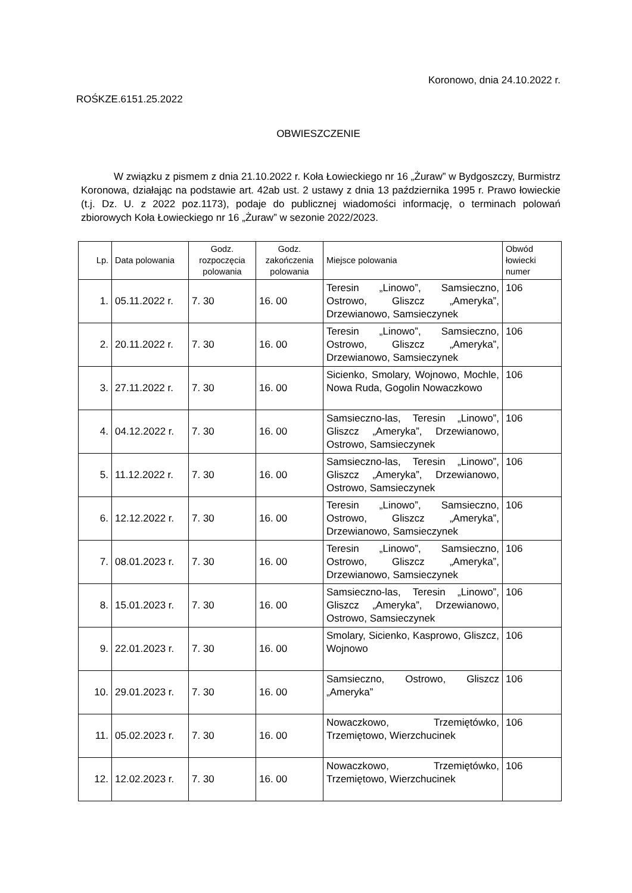Koronowo, dnia 24.10.2022 r.
ROŚKZE.6151.25.2022
OBWIESZCZENIE
W związku z pismem z dnia 21.10.2022 r. Koła Łowieckiego nr 16 „Żuraw” w Bydgoszczy, Burmistrz Koronowa, działając na podstawie art. 42ab ust. 2 ustawy z dnia 13 października 1995 r. Prawo łowieckie (t.j. Dz. U. z 2022 poz.1173), podaje do publicznej wiadomości informację, o terminach polowań zbiorowych Koła Łowieckiego nr 16 „Żuraw” w sezonie 2022/2023.
| Lp. | Data polowania | Godz. rozpoczęcia polowania | Godz. zakończenia polowania | Miejsce polowania | Obwód łowiecki numer |
| --- | --- | --- | --- | --- | --- |
| 1. | 05.11.2022 r. | 7. 30 | 16. 00 | Teresin „Linowo”, Samsieczno, Ostrowo, Gliszcz „Ameryka”, Drzewianowo, Samsieczynek | 106 |
| 2. | 20.11.2022 r. | 7. 30 | 16. 00 | Teresin „Linowo”, Samsieczno, Ostrowo, Gliszcz „Ameryka”, Drzewianowo, Samsieczynek | 106 |
| 3. | 27.11.2022 r. | 7. 30 | 16. 00 | Sicienko, Smolary, Wojnowo, Mochle, Nowa Ruda, Gogolin Nowaczkowo | 106 |
| 4. | 04.12.2022 r. | 7. 30 | 16. 00 | Samsieczno-las, Teresin „Linowo”, Gliszcz „Ameryka”, Drzewianowo, Ostrowo, Samsieczynek | 106 |
| 5. | 11.12.2022 r. | 7. 30 | 16. 00 | Samsieczno-las, Teresin „Linowo”, Gliszcz „Ameryka”, Drzewianowo, Ostrowo, Samsieczynek | 106 |
| 6. | 12.12.2022 r. | 7. 30 | 16. 00 | Teresin „Linowo”, Samsieczno, Ostrowo, Gliszcz „Ameryka”, Drzewianowo, Samsieczynek | 106 |
| 7. | 08.01.2023 r. | 7. 30 | 16. 00 | Teresin „Linowo”, Samsieczno, Ostrowo, Gliszcz „Ameryka”, Drzewianowo, Samsieczynek | 106 |
| 8. | 15.01.2023 r. | 7. 30 | 16. 00 | Samsieczno-las, Teresin „Linowo”, Gliszcz „Ameryka”, Drzewianowo, Ostrowo, Samsieczynek | 106 |
| 9. | 22.01.2023 r. | 7. 30 | 16. 00 | Smolary, Sicienko, Kasprowo, Gliszcz, Wojnowo | 106 |
| 10. | 29.01.2023 r. | 7. 30 | 16. 00 | Samsieczno, Ostrowo, Gliszcz „Ameryka” | 106 |
| 11. | 05.02.2023 r. | 7. 30 | 16. 00 | Nowaczkowo, Trzemiętówko, Trzemiętowo, Wierzchucinek | 106 |
| 12. | 12.02.2023 r. | 7. 30 | 16. 00 | Nowaczkowo, Trzemiętówko, Trzemiętowo, Wierzchucinek | 106 |